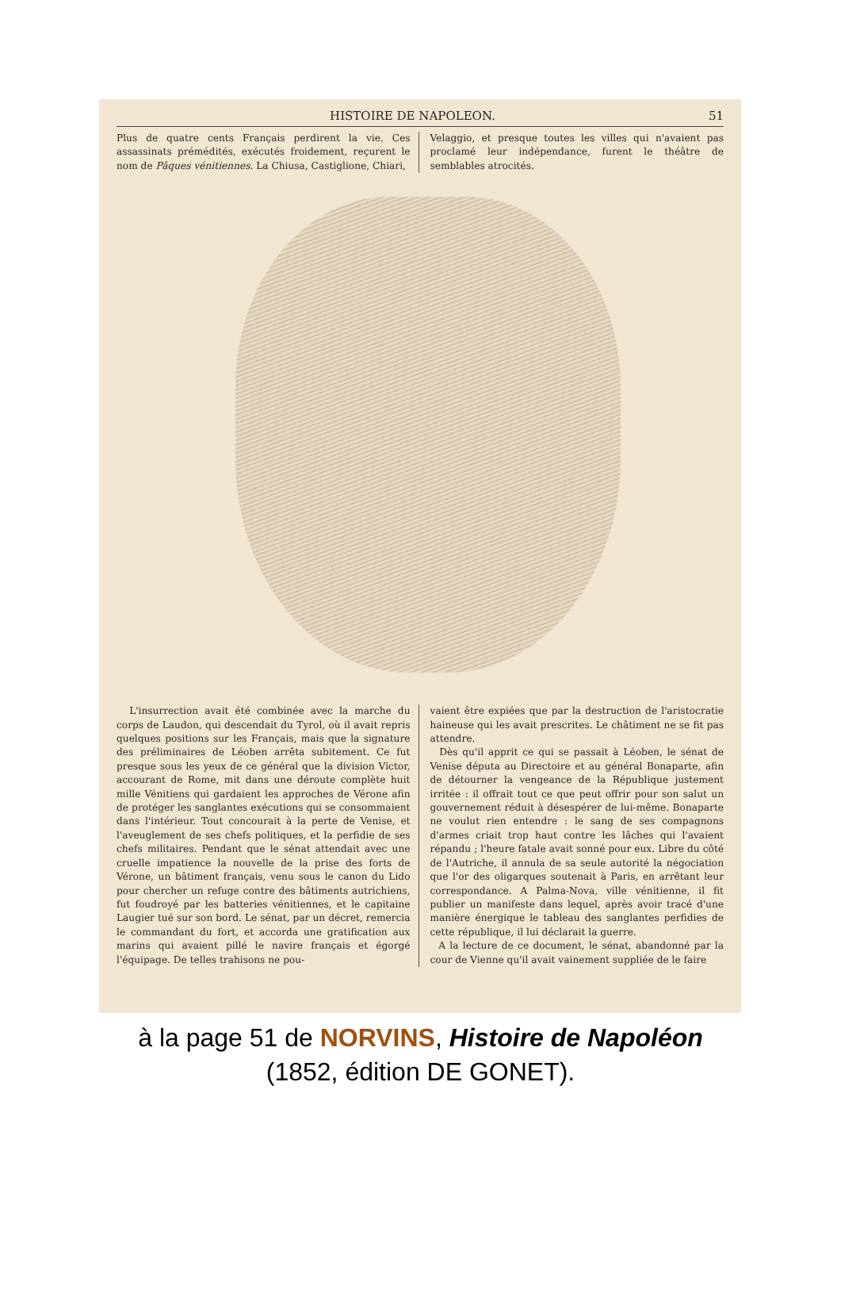HISTOIRE DE NAPOLEON. 51
Plus de quatre cents Français perdirent la vie. Ces assassinats prémédités, exécutés froidement, reçurent le nom de Pâques vénitiennes. La Chiusa, Castiglione, Chiari,
Velaggio, et presque toutes les villes qui n'avaient pas proclamé leur indépendance, furent le théâtre de semblables atrocités.
L'insurrection avait été combinée avec la marche du corps de Laudon, qui descendait du Tyrol, où il avait repris quelques positions sur les Français, mais que la signature des préliminaires de Léoben arrêta subitement. Ce fut presque sous les yeux de ce général que la division Victor, accourant de Rome, mit dans une déroute complète huit mille Vénitiens qui gardaient les approches de Vérone afin de protéger les sanglantes exécutions qui se consommaient dans l'intérieur. Tout concourait à la perte de Venise, et l'aveuglement de ses chefs politiques, et la perfidie de ses chefs militaires. Pendant que le sénat attendait avec une cruelle impatience la nouvelle de la prise des forts de Vérone, un bâtiment français, venu sous le canon du Lido pour chercher un refuge contre des bâtiments autrichiens, fut foudroyé par les batteries vénitiennes, et le capitaine Laugier tué sur son bord. Le sénat, par un décret, remercia le commandant du fort, et accorda une gratification aux marins qui avaient pillé le navire français et égorgé l'équipage. De telles trahisons ne pou-
vaient être expiées que par la destruction de l'aristocratie haineuse qui les avait prescrites. Le châtiment ne se fit pas attendre.
Dès qu'il apprit ce qui se passait à Léoben, le sénat de Venise députa au Directoire et au général Bonaparte, afin de détourner la vengeance de la République justement irritée : il offrait tout ce que peut offrir pour son salut un gouvernement réduit à désespérer de lui-même. Bonaparte ne voulut rien entendre : le sang de ses compagnons d'armes criait trop haut contre les lâches qui l'avaient répandu ; l'heure fatale avait sonné pour eux. Libre du côté de l'Autriche, il annula de sa seule autorité la négociation que l'or des oligarques soutenait à Paris, en arrêtant leur correspondance. A Palma-Nova, ville vénitienne, il fit publier un manifeste dans lequel, après avoir tracé d'une manière énergique le tableau des sanglantes perfidies de cette république, il lui déclarait la guerre.
A la lecture de ce document, le sénat, abandonné par la cour de Vienne qu'il avait vainement suppliée de le faire
à la page 51 de NORVINS, Histoire de Napoléon
(1852, édition DE GONET).